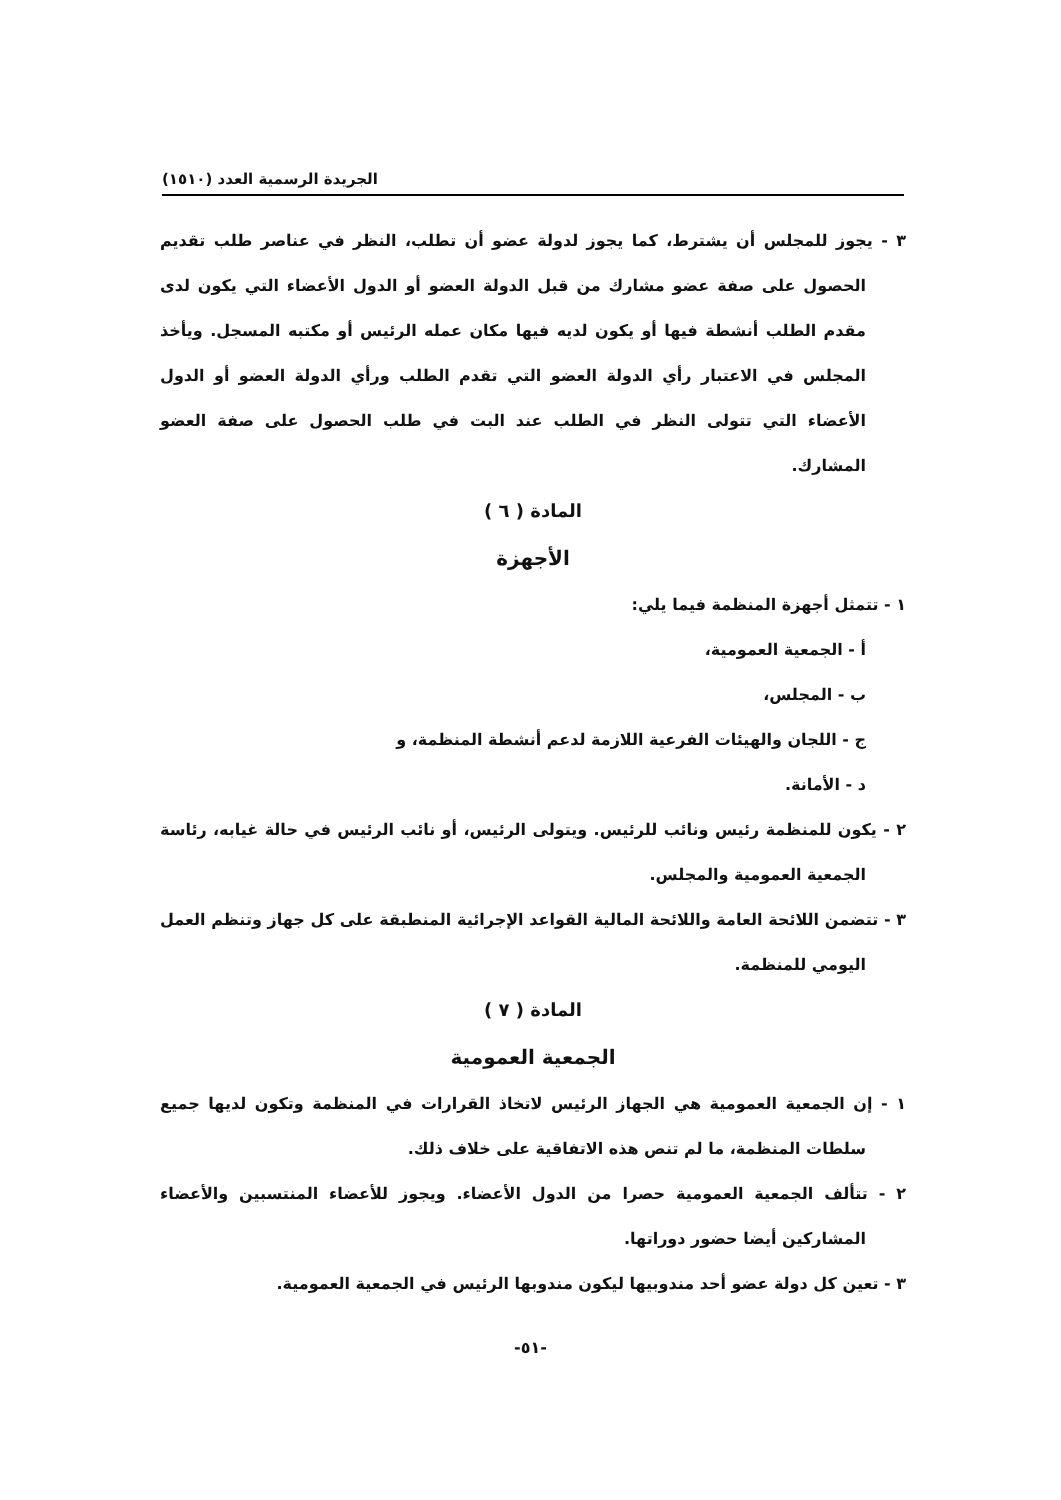الجريدة الرسمية العدد (١٥١٠)
٣ - يجوز للمجلس أن يشترط، كما يجوز لدولة عضو أن تطلب، النظر في عناصر طلب تقديم الحصول على صفة عضو مشارك من قبل الدولة العضو أو الدول الأعضاء التي يكون لدى مقدم الطلب أنشطة فيها أو يكون لديه فيها مكان عمله الرئيس أو مكتبه المسجل. ويأخذ المجلس في الاعتبار رأي الدولة العضو التي تقدم الطلب ورأي الدولة العضو أو الدول الأعضاء التي تتولى النظر في الطلب عند البت في طلب الحصول على صفة العضو المشارك.
المادة ( ٦ )
الأجهزة
١ - تتمثل أجهزة المنظمة فيما يلي:
أ - الجمعية العمومية،
ب - المجلس،
ج - اللجان والهيئات الفرعية اللازمة لدعم أنشطة المنظمة، و
د - الأمانة.
٢ - يكون للمنظمة رئيس ونائب للرئيس. ويتولى الرئيس، أو نائب الرئيس في حالة غيابه، رئاسة الجمعية العمومية والمجلس.
٣ - تتضمن اللائحة العامة واللائحة المالية القواعد الإجرائية المنطبقة على كل جهاز وتنظم العمل اليومي للمنظمة.
المادة ( ٧ )
الجمعية العمومية
١ - إن الجمعية العمومية هي الجهاز الرئيس لاتخاذ القرارات في المنظمة وتكون لديها جميع سلطات المنظمة، ما لم تنص هذه الاتفاقية على خلاف ذلك.
٢ - تتألف الجمعية العمومية حصرا من الدول الأعضاء. ويجوز للأعضاء المنتسبين والأعضاء المشاركين أيضا حضور دوراتها.
٣ - تعين كل دولة عضو أحد مندوبيها ليكون مندوبها الرئيس في الجمعية العمومية.
-٥١-